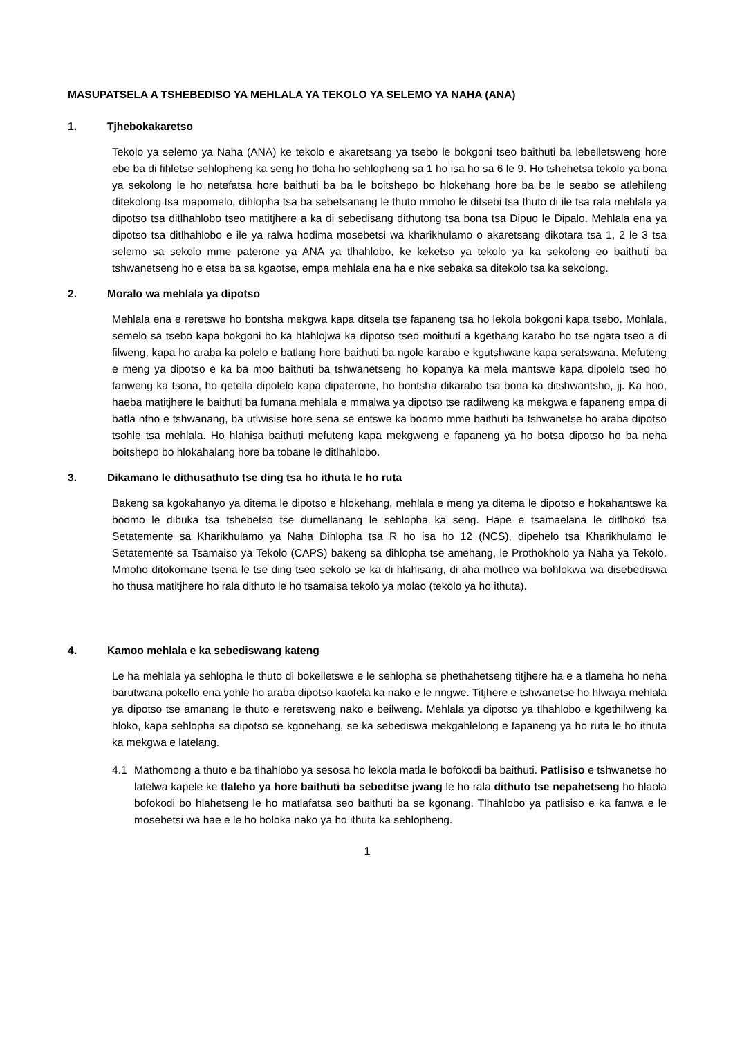MASUPATSELA A TSHEBEDISO YA MEHLALA YA TEKOLO YA SELEMO YA NAHA (ANA)
1. Tjhebokakaretso
Tekolo ya selemo ya Naha (ANA) ke tekolo e akaretsang ya tsebo le bokgoni tseo baithuti ba lebelletsweng hore ebe ba di fihletse sehlopheng ka seng ho tloha ho sehlopheng sa 1 ho isa ho sa 6 le 9. Ho tshehetsa tekolo ya bona ya sekolong le ho netefatsa hore baithuti ba ba le boitshepo bo hlokehang hore ba be le seabo se atlehileng ditekolong tsa mapomelo, dihlopha tsa ba sebetsanang le thuto mmoho le ditsebi tsa thuto di ile tsa rala mehlala ya dipotso tsa ditlhahlobo tseo matitjhere a ka di sebedisang dithutong tsa bona tsa Dipuo le Dipalo. Mehlala ena ya dipotso tsa ditlhahlobo e ile ya ralwa hodima mosebetsi wa kharikhulamo o akaretsang dikotara tsa 1, 2 le 3 tsa selemo sa sekolo mme paterone ya ANA ya tlhahlobo, ke keketso ya tekolo ya ka sekolong eo baithuti ba tshwanetseng ho e etsa ba sa kgaotse, empa mehlala ena ha e nke sebaka sa ditekolo tsa ka sekolong.
2. Moralo wa mehlala ya dipotso
Mehlala ena e reretswe ho bontsha mekgwa kapa ditsela tse fapaneng tsa ho lekola bokgoni kapa tsebo. Mohlala, semelo sa tsebo kapa bokgoni bo ka hlahlojwa ka dipotso tseo moithuti a kgethang karabo ho tse ngata tseo a di filweng, kapa ho araba ka polelo e batlang hore baithuti ba ngole karabo e kgutshwane kapa seratswana. Mefuteng e meng ya dipotso e ka ba moo baithuti ba tshwanetseng ho kopanya ka mela mantswe kapa dipolelo tseo ho fanweng ka tsona, ho qetella dipolelo kapa dipaterone, ho bontsha dikarabo tsa bona ka ditshwantsho, jj. Ka hoo, haeba matitjhere le baithuti ba fumana mehlala e mmalwa ya dipotso tse radilweng ka mekgwa e fapaneng empa di batla ntho e tshwanang, ba utlwisise hore sena se entswe ka boomo mme baithuti ba tshwanetse ho araba dipotso tsohle tsa mehlala. Ho hlahisa baithuti mefuteng kapa mekgweng e fapaneng ya ho botsa dipotso ho ba neha boitshepo bo hlokahalang hore ba tobane le ditlhahlobo.
3. Dikamano le dithusathuto tse ding tsa ho ithuta le ho ruta
Bakeng sa kgokahanyo ya ditema le dipotso e hlokehang, mehlala e meng ya ditema le dipotso e hokahantswe ka boomo le dibuka tsa tshebetso tse dumellanang le sehlopha ka seng. Hape e tsamaelana le ditlhoko tsa Setatemente sa Kharikhulamo ya Naha Dihlopha tsa R ho isa ho 12 (NCS), dipehelo tsa Kharikhulamo le Setatemente sa Tsamaiso ya Tekolo (CAPS) bakeng sa dihlopha tse amehang, le Prothokholo ya Naha ya Tekolo. Mmoho ditokomane tsena le tse ding tseo sekolo se ka di hlahisang, di aha motheo wa bohlokwa wa disebediswa ho thusa matitjhere ho rala dithuto le ho tsamaisa tekolo ya molao (tekolo ya ho ithuta).
4. Kamoo mehlala e ka sebediswang kateng
Le ha mehlala ya sehlopha le thuto di bokelletswe e le sehlopha se phethahetseng titjhere ha e a tlameha ho neha barutwana pokello ena yohle ho araba dipotso kaofela ka nako e le nngwe. Titjhere e tshwanetse ho hlwaya mehlala ya dipotso tse amanang le thuto e reretsweng nako e beilweng. Mehlala ya dipotso ya tlhahlobo e kgethilweng ka hloko, kapa sehlopha sa dipotso se kgonehang, se ka sebediswa mekgahlelong e fapaneng ya ho ruta le ho ithuta ka mekgwa e latelang.
4.1 Mathomong a thuto e ba tlhahlobo ya sesosa ho lekola matla le bofokodi ba baithuti. Patlisiso e tshwanetse ho latelwa kapele ke tlaleho ya hore baithuti ba sebeditse jwang le ho rala dithuto tse nepahetseng ho hlaola bofokodi bo hlahetseng le ho matlafatsa seo baithuti ba se kgonang. Tlhahlobo ya patlisiso e ka fanwa e le mosebetsi wa hae e le ho boloka nako ya ho ithuta ka sehlopheng.
1